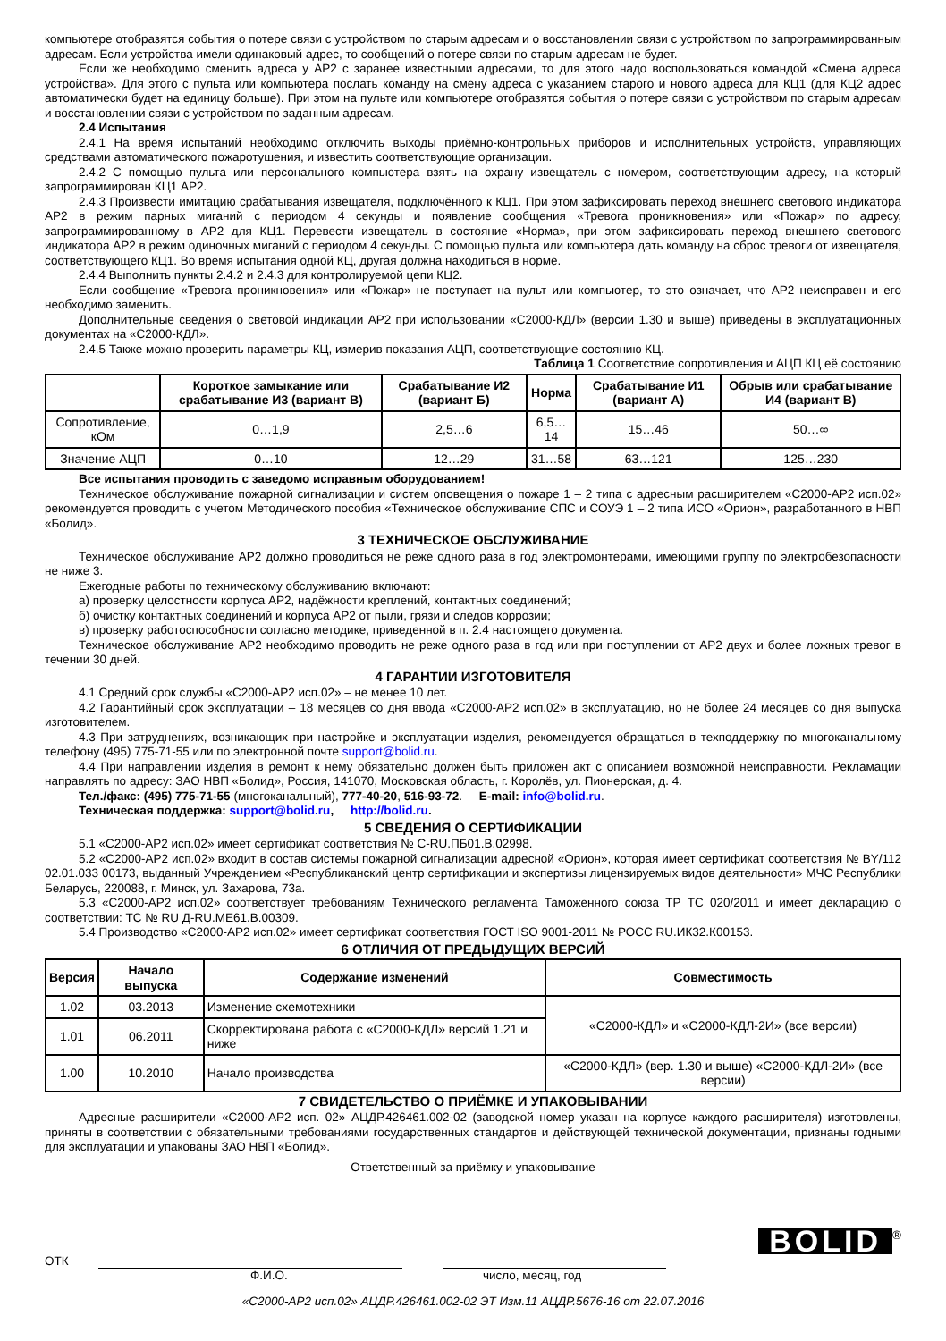компьютере отобразятся события о потере связи с устройством по старым адресам и о восстановлении связи с устройством по запрограммированным адресам. Если устройства имели одинаковый адрес, то сообщений о потере связи по старым адресам не будет.
Если же необходимо сменить адреса у АР2 с заранее известными адресами, то для этого надо воспользоваться командой «Смена адреса устройства». Для этого с пульта или компьютера послать команду на смену адреса с указанием старого и нового адреса для КЦ1 (для КЦ2 адрес автоматически будет на единицу больше). При этом на пульте или компьютере отобразятся события о потере связи с устройством по старым адресам и восстановлении связи с устройством по заданным адресам.
2.4 Испытания
2.4.1 На время испытаний необходимо отключить выходы приёмно-контрольных приборов и исполнительных устройств, управляющих средствами автоматического пожаротушения, и известить соответствующие организации.
2.4.2 С помощью пульта или персонального компьютера взять на охрану извещатель с номером, соответствующим адресу, на который запрограммирован КЦ1 АР2.
2.4.3 Произвести имитацию срабатывания извещателя, подключённого к КЦ1. При этом зафиксировать переход внешнего светового индикатора АР2 в режим парных миганий с периодом 4 секунды и появление сообщения «Тревога проникновения» или «Пожар» по адресу, запрограммированному в АР2 для КЦ1. Перевести извещатель в состояние «Норма», при этом зафиксировать переход внешнего светового индикатора АР2 в режим одиночных миганий с периодом 4 секунды. С помощью пульта или компьютера дать команду на сброс тревоги от извещателя, соответствующего КЦ1. Во время испытания одной КЦ, другая должна находиться в норме.
2.4.4 Выполнить пункты 2.4.2 и 2.4.3 для контролируемой цепи КЦ2.
Если сообщение «Тревога проникновения» или «Пожар» не поступает на пульт или компьютер, то это означает, что АР2 неисправен и его необходимо заменить.
Дополнительные сведения о световой индикации АР2 при использовании «С2000-КДЛ» (версии 1.30 и выше) приведены в эксплуатационных документах на «С2000-КДЛ».
2.4.5 Также можно проверить параметры КЦ, измерив показания АЦП, соответствующие состоянию КЦ.
Таблица 1 Соответствие сопротивления и АЦП КЦ её состоянию
| | Короткое замыкание или срабатывание И3 (вариант В) | Срабатывание И2 (вариант Б) | Норма | Срабатывание И1 (вариант А) | Обрыв или срабатывание И4 (вариант В) |
| --- | --- | --- | --- | --- | --- |
| Сопротивление, кОм | 0…1,9 | 2,5…6 | 6,5…14 | 15…46 | 50…∞ |
| Значение АЦП | 0…10 | 12…29 | 31…58 | 63…121 | 125…230 |
Все испытания проводить с заведомо исправным оборудованием!
Техническое обслуживание пожарной сигнализации и систем оповещения о пожаре 1 – 2 типа с адресным расширителем «С2000-АР2 исп.02» рекомендуется проводить с учетом Методического пособия «Техническое обслуживание СПС и СОУЭ 1 – 2 типа ИСО «Орион», разработанного в НВП «Болид».
3 ТЕХНИЧЕСКОЕ ОБСЛУЖИВАНИЕ
Техническое обслуживание АР2 должно проводиться не реже одного раза в год электромонтерами, имеющими группу по электробезопасности не ниже 3.
Ежегодные работы по техническому обслуживанию включают:
а) проверку целостности корпуса АР2, надёжности креплений, контактных соединений;
б) очистку контактных соединений и корпуса АР2 от пыли, грязи и следов коррозии;
в) проверку работоспособности согласно методике, приведенной в п. 2.4 настоящего документа.
Техническое обслуживание АР2 необходимо проводить не реже одного раза в год или при поступлении от АР2 двух и более ложных тревог в течении 30 дней.
4 ГАРАНТИИ ИЗГОТОВИТЕЛЯ
4.1 Средний срок службы «С2000-АР2 исп.02» – не менее 10 лет.
4.2 Гарантийный срок эксплуатации – 18 месяцев со дня ввода «С2000-АР2 исп.02» в эксплуатацию, но не более 24 месяцев со дня выпуска изготовителем.
4.3 При затруднениях, возникающих при настройке и эксплуатации изделия, рекомендуется обращаться в техподдержку по многоканальному телефону (495) 775-71-55 или по электронной почте support@bolid.ru.
4.4 При направлении изделия в ремонт к нему обязательно должен быть приложен акт с описанием возможной неисправности. Рекламации направлять по адресу: ЗАО НВП «Болид», Россия, 141070, Московская область, г. Королёв, ул. Пионерская, д. 4.
Тел./факс: (495) 775-71-55 (многоканальный), 777-40-20, 516-93-72. E-mail: info@bolid.ru.
Техническая поддержка: support@bolid.ru, http://bolid.ru.
5 СВЕДЕНИЯ О СЕРТИФИКАЦИИ
5.1 «С2000-АР2 исп.02» имеет сертификат соответствия № C-RU.ПБ01.В.02998.
5.2 «С2000-АР2 исп.02» входит в состав системы пожарной сигнализации адресной «Орион», которая имеет сертификат соответствия № BY/112 02.01.033 00173, выданный Учреждением «Республиканский центр сертификации и экспертизы лицензируемых видов деятельности» МЧС Республики Беларусь, 220088, г. Минск, ул. Захарова, 73а.
5.3 «С2000-АР2 исп.02» соответствует требованиям Технического регламента Таможенного союза ТР ТС 020/2011 и имеет декларацию о соответствии: ТС № RU Д-RU.МЕ61.В.00309.
5.4 Производство «С2000-АР2 исп.02» имеет сертификат соответствия ГОСТ ISO 9001-2011 № РОСС RU.ИК32.К00153.
6 ОТЛИЧИЯ ОТ ПРЕДЫДУЩИХ ВЕРСИЙ
| Версия | Начало выпуска | Содержание изменений | Совместимость |
| --- | --- | --- | --- |
| 1.02 | 03.2013 | Изменение схемотехники | «С2000-КДЛ» и «С2000-КДЛ-2И» (все версии) |
| 1.01 | 06.2011 | Скорректирована работа с «С2000-КДЛ» версий 1.21 и ниже | |
| 1.00 | 10.2010 | Начало производства | «С2000-КДЛ» (вер. 1.30 и выше) «С2000-КДЛ-2И» (все версии) |
7 СВИДЕТЕЛЬСТВО О ПРИЁМКЕ И УПАКОВЫВАНИИ
Адресные расширители «С2000-АР2 исп. 02» АЦДР.426461.002-02 (заводской номер указан на корпусе каждого расширителя) изготовлены, приняты в соответствии с обязательными требованиями государственных стандартов и действующей технической документации, признаны годными для эксплуатации и упакованы ЗАО НВП «Болид».
Ответственный за приёмку и упаковывание
BOLID
®
ОТК
Ф.И.О. число, месяц, год
«С2000-АР2 исп.02» АЦДР.426461.002-02 ЭТ Изм.11 АЦДР.5676-16 от 22.07.2016